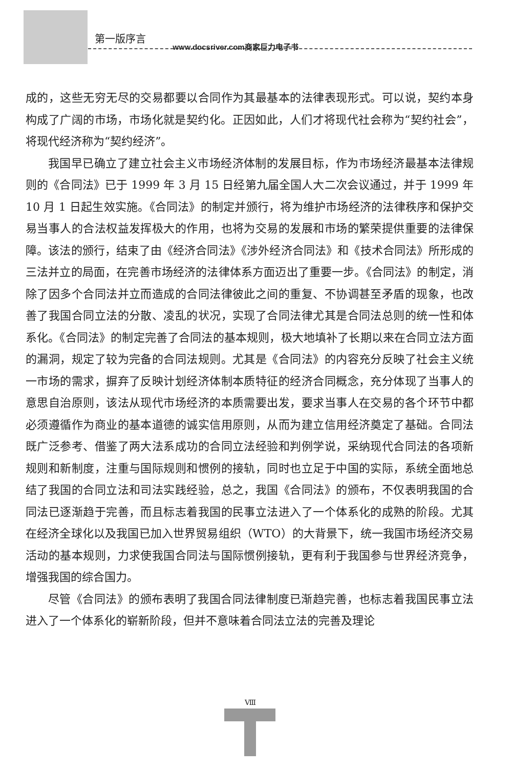第一版序言
www.docsriver.com商家巨力电子书
成的，这些无穷无尽的交易都要以合同作为其最基本的法律表现形式。可以说，契约本身构成了广阔的市场，市场化就是契约化。正因如此，人们才将现代社会称为“契约社会”，将现代经济称为“契约经济”。
我国早已确立了建立社会主义市场经济体制的发展目标，作为市场经济最基本法律规则的《合同法》已于 1999 年 3 月 15 日经第九届全国人大二次会议通过，并于 1999 年 10 月 1 日起生效实施。《合同法》的制定并颁行，将为维护市场经济的法律秩序和保护交易当事人的合法权益发挥极大的作用，也将为交易的发展和市场的繁荣提供重要的法律保障。该法的颁行，结束了由《经济合同法》《涉外经济合同法》和《技术合同法》所形成的三法并立的局面，在完善市场经济的法律体系方面迈出了重要一步。《合同法》的制定，消除了因多个合同法并立而造成的合同法律彼此之间的重复、不协调甚至矛盾的现象，也改善了我国合同立法的分散、凌乱的状况，实现了合同法律尤其是合同法总则的统一性和体系化。《合同法》的制定完善了合同法的基本规则，极大地填补了长期以来在合同立法方面的漏洞，规定了较为完备的合同法规则。尤其是《合同法》的内容充分反映了社会主义统一市场的需求，摒弃了反映计划经济体制本质特征的经济合同概念，充分体现了当事人的意思自治原则，该法从现代市场经济的本质需要出发，要求当事人在交易的各个环节中都必须遵循作为商业的基本道德的诚实信用原则，从而为建立信用经济奠定了基础。合同法既广泛参考、借鉴了两大法系成功的合同立法经验和判例学说，采纳现代合同法的各项新规则和新制度，注重与国际规则和惯例的接轨，同时也立足于中国的实际，系统全面地总结了我国的合同立法和司法实践经验，总之，我国《合同法》的颁布，不仅表明我国的合同法已逐渐趋于完善，而且标志着我国的民事立法进入了一个体系化的成熟的阶段。尤其在经济全球化以及我国已加入世界贸易组织（WTO）的大背景下，统一我国市场经济交易活动的基本规则，力求使我国合同法与国际惯例接轨，更有利于我国参与世界经济竞争，增强我国的综合国力。
尽管《合同法》的颁布表明了我国合同法律制度已渐趋完善，也标志着我国民事立法进入了一个体系化的崭新阶段，但并不意味着合同法立法的完善及理论
Ⅷ